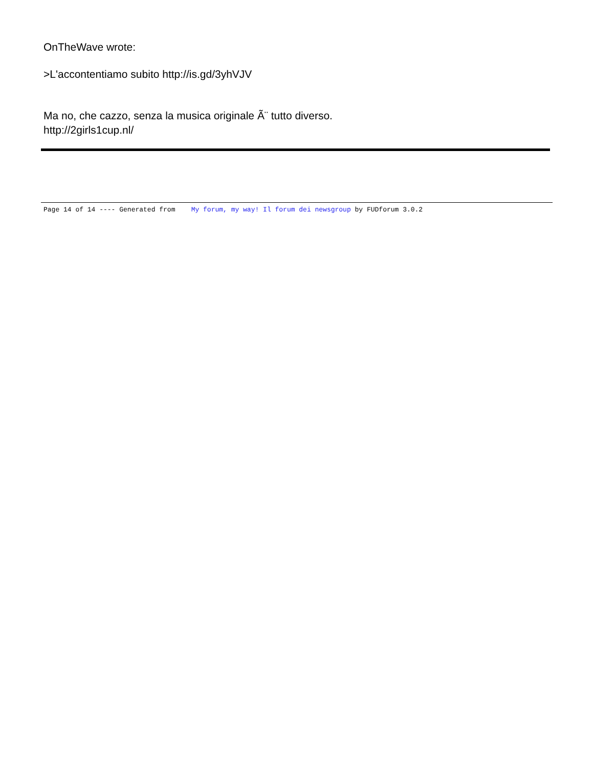OnTheWave wrote:
>L'accontentiamo subito http://is.gd/3yhVJV
Ma no, che cazzo, senza la musica originale Ã¨ tutto diverso.
http://2girls1cup.nl/
Page 14 of 14 ---- Generated from My forum, my way! Il forum dei newsgroup by FUDforum 3.0.2